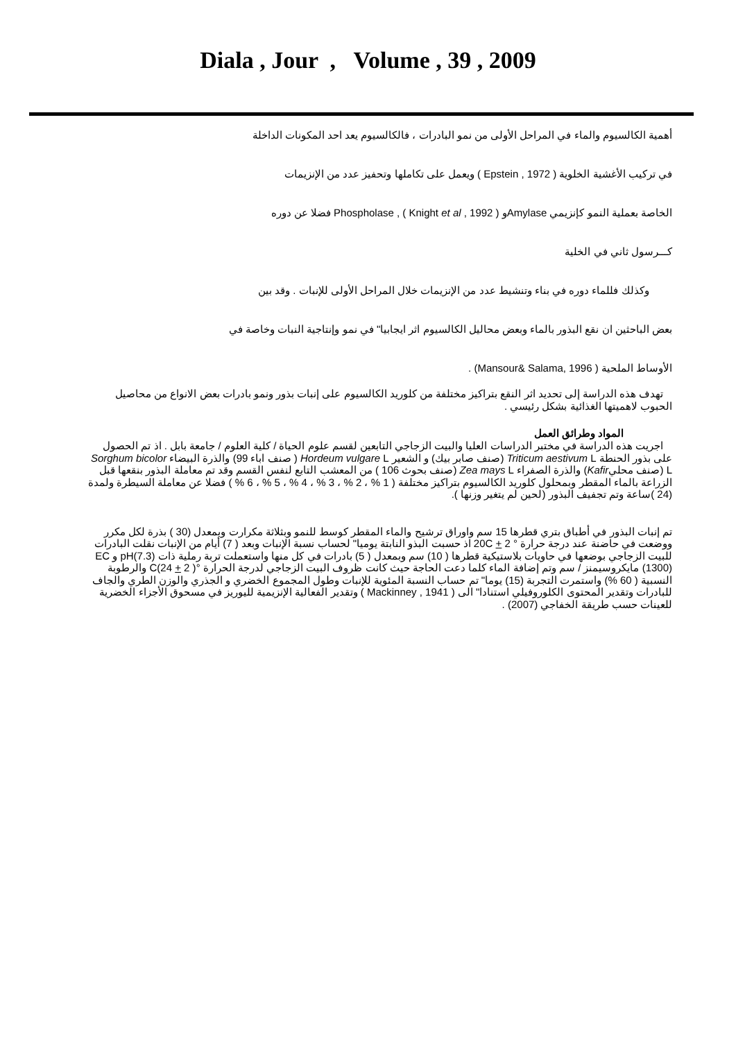Diala , Jour , Volume , 39 , 2009
أهمية الكالسيوم والماء في المراحل الأولى من نمو البادرات ، فالكالسيوم يعد احد المكونات الداخلة
في تركيب الأغشية الخلوية ( Epstein , 1972 ) ويعمل على تكاملها وتحفيز عدد من الإنزيمات
الخاصة بعملية النمو كإنزيمي Amylaseو Phospholase , ( Knight et al , 1992 ) فضلا عن دوره
كـــرسول ثاني في الخلية
وكذلك فللماء دوره في بناء وتنشيط عدد من الإنزيمات خلال المراحل الأولى للإنبات . وقد بين
بعض الباحثين ان نقع البذور بالماء وبعض محاليل الكالسيوم اثر ايجابيا" في نمو وإنتاجية النبات وخاصة في
الأوساط الملحية ( Mansour& Salama, 1996) .
تهدف هذه الدراسة إلى تحديد اثر النقع بتراكيز مختلفة من كلوريد الكالسيوم على إنبات بذور ونمو بادرات بعض الانواع من محاصيل الحبوب لاهميتها الغذائية بشكل رئيسي .
المواد وطرائق العمل
اجريت هذه الدراسة في مختبر الدراسات العليا والبيت الزجاجي التابعين لقسم علوم الحياة / كلية العلوم / جامعة بابل . اذ تم الحصول على بذور الحنطة Triticum aestivum L (صنف صابر بيك) و الشعير Hordeum vulgare L ( صنف اباء 99) والذرة البيضاء Sorghum bicolor L (صنف محليKafir) والذرة الصفراء Zea mays L (صنف بحوث 106 ) من المعشب التابع لنفس القسم وقد تم معاملة البذور بنقعها قبل الزراعة بالماء المقطر وبمحلول كلوريد الكالسيوم بتراكيز مختلفة ( 1 % ، 2 % ، 3 % ، 4 % ، 5 % ، 6 % ) فضلا عن معاملة السيطرة ولمدة (24 )ساعة وتم تجفيف البذور (لحين لم يتغير وزنها ).
تم إنبات البذور في أطباق بتري قطرها 15 سم واوراق ترشيح والماء المقطر كوسط للنمو وبثلاثة مكرارت وبمعدل (30 ) بذرة لكل مكرر ووضعت في حاضنة عند درجة حرارة ° 20C + 2 اذ حسبت البذو النابتة يوميا" لحساب نسبة الإنبات وبعد ( 7) أيام من الإنبات نقلت البادرات للبيت الزجاجي بوضعها في حاويات بلاستيكية قطرها ( 10) سم وبمعدل ( 5) بادرات في كل منها واستعملت تربة رملية ذات pH(7.3) و EC (1300) مايكروسيمنز / سم وتم إضافة الماء كلما دعت الحاجة حيث كانت ظروف البيت الزجاجي لدرجة الحرارة °C(24 + 2 ) والرطوبة النسبية ( 60 %) واستمرت التجربة (15) يوما" تم حساب النسبة المئوية للإنبات وطول المجموع الخضري و الجذري والوزن الطري والجاف للبادرات وتقدير المحتوى الكلوروفيلي استنادا" الى ( Mackinney , 1941 ) وتقدير الفعالية الإنزيمية لليوريز في مسحوق الأجزاء الخضرية للعينات حسب طريقة الخفاجي (2007) .